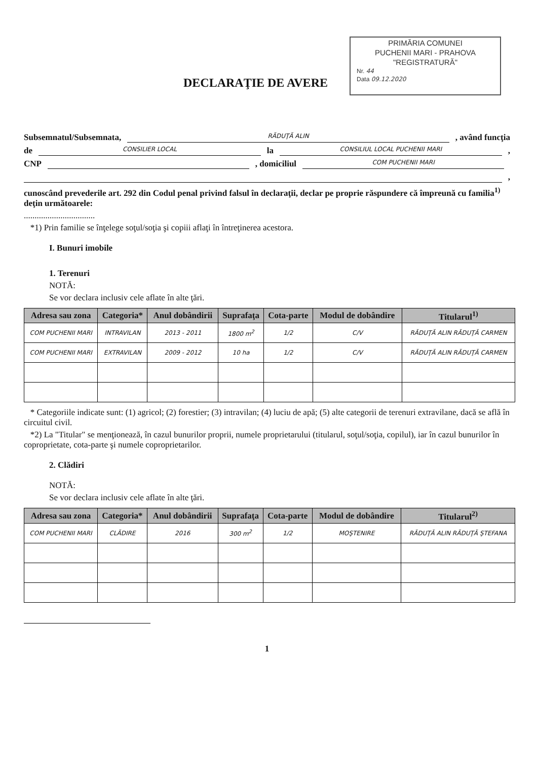PRIMĂRIA COMUNEI
PUCHENII MARI - PRAHOVA
"REGISTRATURĂ"
Nr. 44
Data 09.12.2020
DECLARAŢIE DE AVERE
Subsemnatul/Subsemnata, RĂDUŢĂ ALIN, având funcţia
de CONSILIER LOCAL la CONSILIUL LOCAL PUCHENII MARI,
CNP , domiciliul COM PUCHENII MARI
,
cunoscând prevederile art. 292 din Codul penal privind falsul în declaraţii, declar pe proprie răspundere că împreună cu familia<sup>1)</sup> deţin următoarele:
.................................
*1) Prin familie se înţelege soţul/soţia şi copiii aflaţi în întreţinerea acestora.
I. Bunuri imobile
1. Terenuri
NOTĂ:
Se vor declara inclusiv cele aflate în alte ţări.
| Adresa sau zona | Categoria* | Anul dobândirii | Suprafaţa | Cota-parte | Modul de dobândire | Titularul<sup>1)</sup> |
| --- | --- | --- | --- | --- | --- | --- |
| COM PUCHENII MARI | INTRAVILAN | 2013 - 2011 | 1800 m<sup>2</sup> | 1/2 | C/V | RĂDUŢĂ ALIN RĂDUŢĂ CARMEN |
| COM PUCHENII MARI | EXTRAVILAN | 2009 - 2012 | 10 ha | 1/2 | C/V | RĂDUŢĂ ALIN RĂDUŢĂ CARMEN |
* Categoriile indicate sunt: (1) agricol; (2) forestier; (3) intravilan; (4) luciu de apă; (5) alte categorii de terenuri extravilane, dacă se află în circuitul civil.
*2) La "Titular" se menţionează, în cazul bunurilor proprii, numele proprietarului (titularul, soţul/soţia, copilul), iar în cazul bunurilor în coproprietate, cota-parte şi numele coproprietarilor.
2. Clădiri
NOTĂ:
Se vor declara inclusiv cele aflate în alte ţări.
| Adresa sau zona | Categoria* | Anul dobândirii | Suprafaţa | Cota-parte | Modul de dobândire | Titularul<sup>2)</sup> |
| --- | --- | --- | --- | --- | --- | --- |
| COM PUCHENII MARI | CLĂDIRE | 2016 | 300 m<sup>2</sup> | 1/2 | MOŞTENIRE | RĂDUŢĂ ALIN RĂDUŢĂ ŞTEFANA |
1